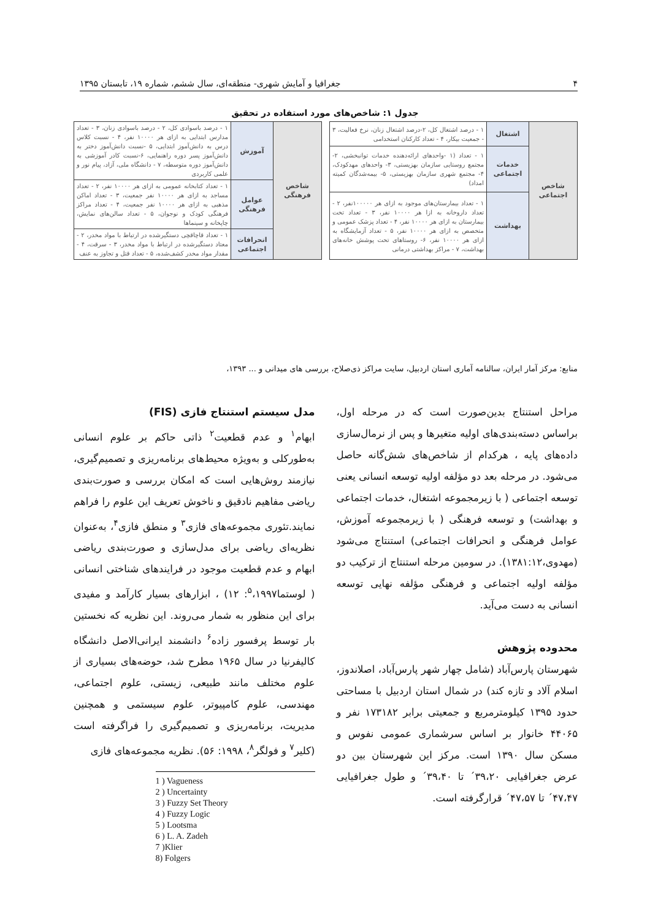۴ جغرافیا و آمایش شهری- منطقه‌ای، سال ششم، شماره ۱۹، تابستان ۱۳۹۵
جدول ۱: شاخص‌های مورد استفاده در تحقیق
| شاخص اجتماعی | اشتغال | ۱ - درصد اشتغال کل، ۲-درصد اشتغال زنان، نرخ فعالیت، ۳ - جمعیت بیکار، ۴ - تعداد کارکنان استخدامی |
| | خدمات اجتماعی | ۱ - تعداد (۱ -واحدهای ارائه‌دهنده خدمات توانبخشی، ۲- مجتمع روستایی سازمان بهزیستی، ۳- واحدهای مهدکودک، ۴- مجتمع شهری سازمان بهزیستی، ۵- بیمه‌شدگان کمیته امداد) |
| | بهداشت | ۱ - تعداد بیمارستان‌های موجود به ازای هر ۱۰۰۰۰۰نفر، ۲ - تعداد داروخانه به ازا هر ۱۰۰۰۰ نفر، ۳ - تعداد تخت بیمارستان به ازای هر ۱۰۰۰۰ نفر، ۴ - تعداد پزشک عمومی و متخصص به ازای هر ۱۰۰۰۰ نفر، ۵ - تعداد آزمایشگاه به ازای هر ۱۰۰۰۰ نفر، ۶- روستاهای تحت پوشش خانه‌های بهداشت، ۷ - مراکز بهداشتی درمانی |
| شاخص فرهنگی | آموزش | ۱ - درصد باسوادی کل، ۲ - درصد باسوادی زنان، ۳ - تعداد مدارس ابتدایی به ازای هر ۱۰۰۰۰ نفر، ۴ - نسبت کلاس درس به دانش‌آموز ابتدایی، ۵ -نسبت دانش‌آموز دختر به دانش‌آموز پسر دوره راهنمایی، ۶-نسبت کادر آموزشی به دانش‌آموز دوره متوسطه، ۷ - دانشگاه ملی، آزاد، پیام نور و علمی کاربردی |
| | عوامل فرهنگی | ۱ - تعداد کتابخانه عمومی به ازای هر ۱۰۰۰۰ نفر، ۲ - تعداد مساجد به ازای هر ۱۰۰۰۰ نفر جمعیت، ۳ - تعداد اماکن مذهبی به ازای هر ۱۰۰۰۰ نفر جمعیت، ۴ - تعداد مراکز فرهنگی کودک و نوجوان، ۵ - تعداد سالن‌های نمایش، چاپخانه و سینماها |
| | انحرافات اجتماعی | ۱ - تعداد قاچاقچی دستگیرشده در ارتباط با مواد مخدر، ۲ - معتاد دستگیرشده در ارتباط با مواد مخدر، ۳ - سرقت، ۴ - مقدار مواد مخدر کشف‌شده، ۵ - تعداد قتل و تجاوز به عنف |
منابع: مرکز آمار ایران، سالنامه آماری استان اردبیل، سایت مراکز ذی‌صلاح، بررسی های میدانی و ... ۱۳۹۳،
مراحل استنتاج بدین‌صورت است که در مرحله اول، براساس دسته‌بندی‌های اولیه متغیرها و پس از نرمال‌سازی داده‌های پایه ، هرکدام از شاخص‌های شش‌گانه حاصل می‌شود. در مرحله بعد دو مؤلفه اولیه توسعه انسانی یعنی توسعه اجتماعی ( با زیرمجموعه اشتغال، خدمات اجتماعی و بهداشت) و توسعه فرهنگی ( با زیرمجموعه آموزش، عوامل فرهنگی و انحرافات اجتماعی) استنتاج می‌شود (مهدوی،۱۳۸۱:۱۲). در سومین مرحله استنتاج از ترکیب دو مؤلفه اولیه اجتماعی و فرهنگی مؤلفه نهایی توسعه انسانی به دست می‌آید.
محدوده پژوهش
شهرستان پارس‌آباد (شامل چهار شهر پارس‌آباد، اصلاندوز، اسلام آلاد و تازه کند) در شمال استان اردبیل با مساحتی حدود ۱۳۹۵ کیلومترمربع و جمعیتی برابر ۱۷۳۱۸۲ نفر و ۴۴۰۶۵ خانوار بر اساس سرشماری عمومی نفوس و مسکن سال ۱۳۹۰ است. مرکز این شهرستان بین دو عرض جغرافیایی ۳۹،۲۰´ تا ۳۹،۴۰´ و طول جغرافیایی ۴۷،۴۷´ تا ۴۷،۵۷´ قرارگرفته است.
مدل سیستم استنتاج فازی (FIS)
ابهام<sup>۱</sup> و عدم قطعیت<sup>۲</sup> ذاتی حاکم بر علوم انسانی به‌طورکلی و به‌ویژه محیط‌های برنامه‌ریزی و تصمیم‌گیری، نیازمند روش‌هایی است که امکان بررسی و صورت‌بندی ریاضی مفاهیم نادقیق و ناخوش تعریف این علوم را فراهم نمایند.تئوری مجموعه‌های فازی<sup>۳</sup> و منطق فازی<sup>۴</sup>، به‌عنوان نظریه‌ای ریاضی برای مدل‌سازی و صورت‌بندی ریاضی ابهام و عدم قطعیت موجود در فرایندهای شناختی انسانی ( لوستما<sup>۵</sup>،۱۹۹۷: ۱۲) ، ابزارهای بسیار کارآمد و مفیدی برای این منظور به شمار می‌روند. این نظریه که نخستین بار توسط پرفسور زاده<sup>۶</sup> دانشمند ایرانی‌الاصل دانشگاه کالیفرنیا در سال ۱۹۶۵ مطرح شد، حوضه‌های بسیاری از علوم مختلف مانند طبیعی، زیستی، علوم اجتماعی، مهندسی، علوم کامپیوتر، علوم سیستمی و همچنین مدیریت، برنامه‌ریزی و تصمیم‌گیری را فراگرفته است (کلیر<sup>۷</sup> و فولگر<sup>۸</sup>، ۱۹۹۸: ۵۶). نظریه مجموعه‌های فازی
1 ) Vagueness
2 ) Uncertainty
3 ) Fuzzy Set Theory
4 ) Fuzzy Logic
5 ) Lootsma
6 ) L. A. Zadeh
7 )Klier
8) Folgers